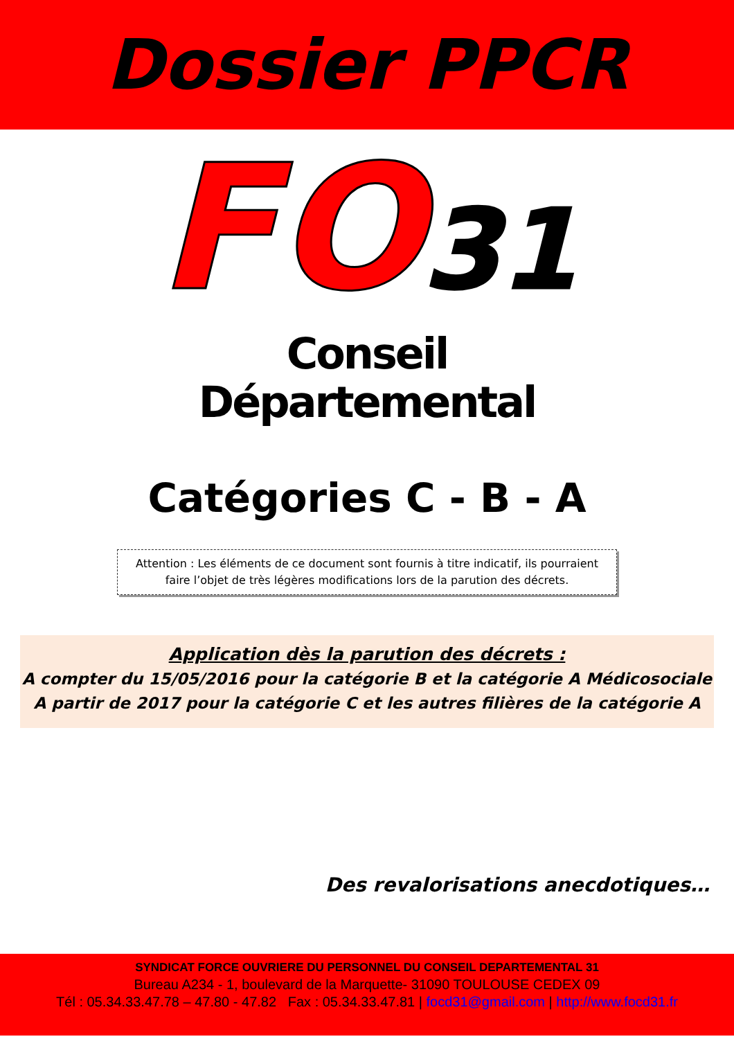Dossier PPCR
FO31
Conseil
Départemental
Catégories C - B - A
Attention : Les éléments de ce document sont fournis à titre indicatif, ils pourraient faire l’objet de très légères modifications lors de la parution des décrets.
Application dès la parution des décrets :
A compter du 15/05/2016 pour la catégorie B et la catégorie A Médicosociale
A partir de 2017 pour la catégorie C et les autres filières de la catégorie A
Des revalorisations anecdotiques…
SYNDICAT FORCE OUVRIERE DU PERSONNEL DU CONSEIL DEPARTEMENTAL 31
Bureau A234 - 1, boulevard de la Marquette- 31090 TOULOUSE CEDEX 09
Tél : 05.34.33.47.78 – 47.80 - 47.82 Fax : 05.34.33.47.81 | focd31@gmail.com | http://www.focd31.fr